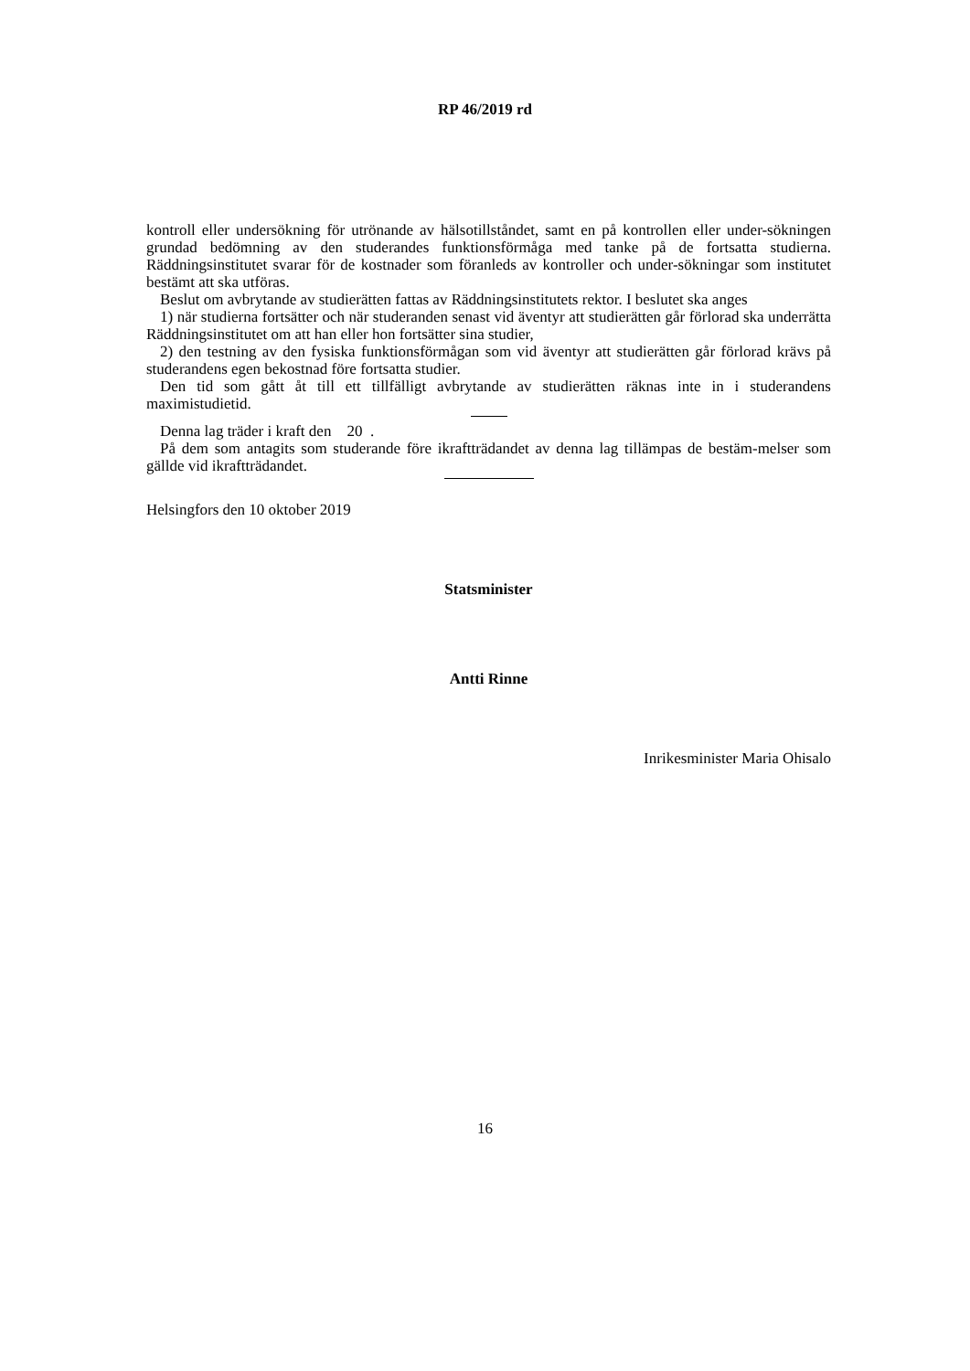RP 46/2019 rd
kontroll eller undersökning för utrönande av hälsotillståndet, samt en på kontrollen eller under-sökningen grundad bedömning av den studerandes funktionsförmåga med tanke på de fortsatta studierna. Räddningsinstitutet svarar för de kostnader som föranleds av kontroller och under-sökningar som institutet bestämt att ska utföras.
Beslut om avbrytande av studierätten fattas av Räddningsinstitutets rektor. I beslutet ska anges
1) när studierna fortsätter och när studeranden senast vid äventyr att studierätten går förlorad ska underrätta Räddningsinstitutet om att han eller hon fortsätter sina studier,
2) den testning av den fysiska funktionsförmågan som vid äventyr att studierätten går förlorad krävs på studerandens egen bekostnad före fortsatta studier.
Den tid som gått åt till ett tillfälligt avbrytande av studierätten räknas inte in i studerandens maximistudietid.
Denna lag träder i kraft den 20 .
På dem som antagits som studerande före ikraftträdandet av denna lag tillämpas de bestäm-melser som gällde vid ikraftträdandet.
Helsingfors den 10 oktober 2019
Statsminister
Antti Rinne
Inrikesminister Maria Ohisalo
16